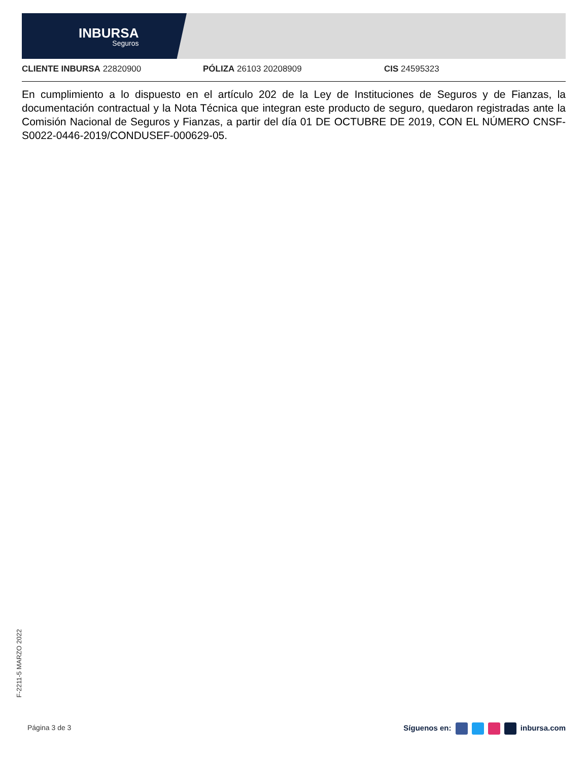INBURSA
Seguros
CLIENTE INBURSA 22820900 PÓLIZA 26103 20208909 CIS 24595323
En cumplimiento a lo dispuesto en el artículo 202 de la Ley de Instituciones de Seguros y de Fianzas, la documentación contractual y la Nota Técnica que integran este producto de seguro, quedaron registradas ante la Comisión Nacional de Seguros y Fianzas, a partir del día 01 DE OCTUBRE DE 2019, CON EL NÚMERO CNSF-S0022-0446-2019/CONDUSEF-000629-05.
F-2211-5 MARZO 2022
Página 3 de 3 Síguenos en: inbursa.com